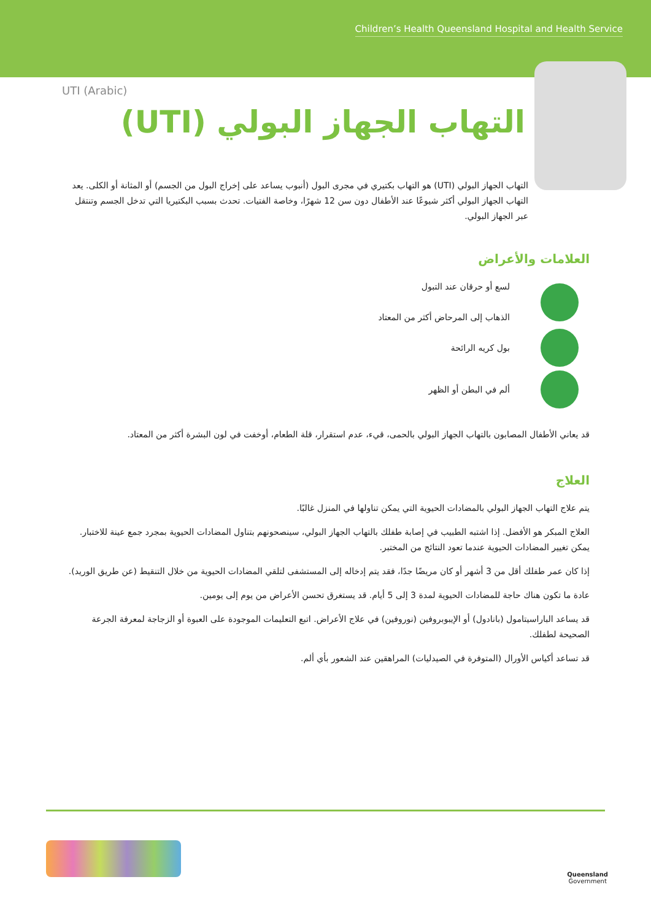Children’s Health Queensland Hospital and Health Service
UTI (Arabic)
التهاب الجهاز البولي (UTI)
التهاب الجهاز البولي (UTI) هو التهاب بكتيري في مجرى البول (أنبوب يساعد على إخراج البول من الجسم) أو المثانة أو الكلى. يعد التهاب الجهاز البولي أكثر شيوعًا عند الأطفال دون سن 12 شهرًا، وخاصة الفتيات. تحدث بسبب البكتيريا التي تدخل الجسم وتنتقل عبر الجهاز البولي.
العلامات والأعراض
لسع أو حرقان عند التبول
الذهاب إلى المرحاض أكثر من المعتاد
بول كريه الرائحة
ألم في البطن أو الظهر
قد يعاني الأطفال المصابون بالتهاب الجهاز البولي بالحمى، قيء، عدم استقرار، قلة الطعام، أوخفت في لون البشرة أكثر من المعتاد.
العلاج
يتم علاج التهاب الجهاز البولي بالمضادات الحيوية التي يمكن تناولها في المنزل غالبًا.
العلاج المبكر هو الأفضل. إذا اشتبه الطبيب في إصابة طفلك بالتهاب الجهاز البولي، سينصحونهم بتناول المضادات الحيوية بمجرد جمع عينة للاختبار. يمكن تغيير المضادات الحيوية عندما تعود النتائج من المختبر.
إذا كان عمر طفلك أقل من 3 أشهر أو كان مريضًا جدًا، فقد يتم إدخاله إلى المستشفى لتلقي المضادات الحيوية من خلال التنقيط (عن طريق الوريد).
عادة ما تكون هناك حاجة للمضادات الحيوية لمدة 3 إلى 5 أيام. قد يستغرق تحسن الأعراض من يوم إلى يومين.
قد يساعد الباراسيتامول (بانادول) أو الإيبوبروفين (نوروفين) في علاج الأعراض. اتبع التعليمات الموجودة على العبوة أو الزجاجة لمعرفة الجرعة الصحيحة لطفلك.
قد تساعد أكياس الأورال (المتوفرة في الصيدليات) المراهقين عند الشعور بأي ألم.
Queensland
Government